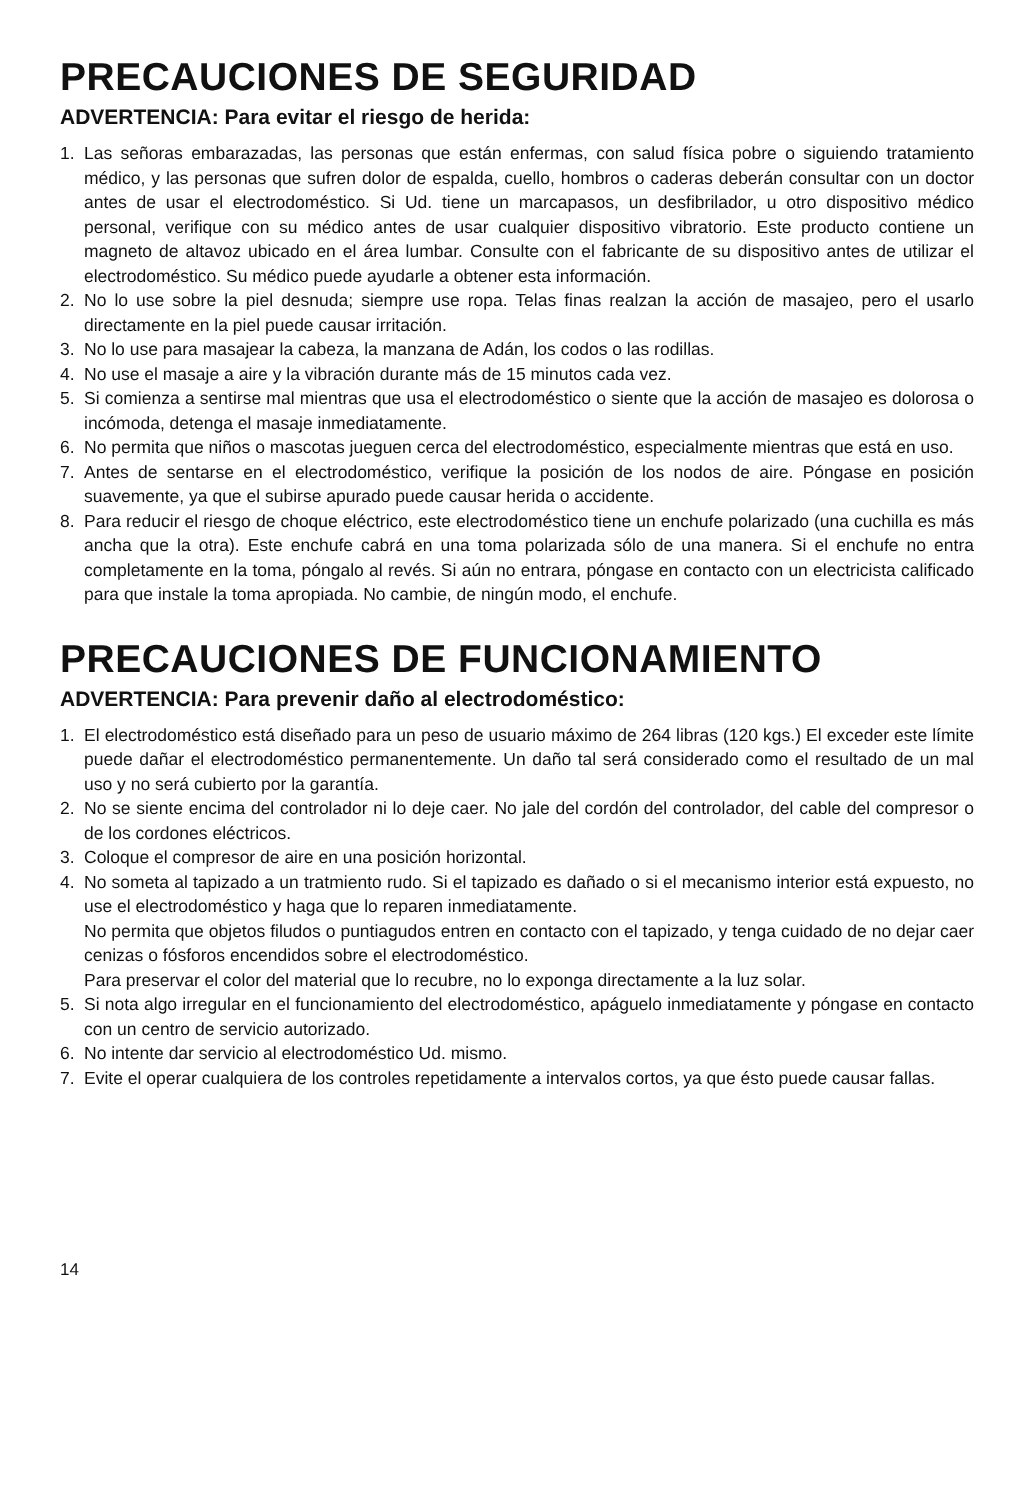PRECAUCIONES DE SEGURIDAD
ADVERTENCIA: Para evitar el riesgo de herida:
1. Las señoras embarazadas, las personas que están enfermas, con salud física pobre o siguiendo tratamiento médico, y las personas que sufren dolor de espalda, cuello, hombros o caderas deberán consultar con un doctor antes de usar el electrodoméstico. Si Ud. tiene un marcapasos, un desfibrilador, u otro dispositivo médico personal, verifique con su médico antes de usar cualquier dispositivo vibratorio. Este producto contiene un magneto de altavoz ubicado en el área lumbar. Consulte con el fabricante de su dispositivo antes de utilizar el electrodoméstico. Su médico puede ayudarle a obtener esta información.
2. No lo use sobre la piel desnuda; siempre use ropa. Telas finas realzan la acción de masajeo, pero el usarlo directamente en la piel puede causar irritación.
3. No lo use para masajear la cabeza, la manzana de Adán, los codos o las rodillas.
4. No use el masaje a aire y la vibración durante más de 15 minutos cada vez.
5. Si comienza a sentirse mal mientras que usa el electrodoméstico o siente que la acción de masajeo es dolorosa o incómoda, detenga el masaje inmediatamente.
6. No permita que niños o mascotas jueguen cerca del electrodoméstico, especialmente mientras que está en uso.
7. Antes de sentarse en el electrodoméstico, verifique la posición de los nodos de aire. Póngase en posición suavemente, ya que el subirse apurado puede causar herida o accidente.
8. Para reducir el riesgo de choque eléctrico, este electrodoméstico tiene un enchufe polarizado (una cuchilla es más ancha que la otra). Este enchufe cabrá en una toma polarizada sólo de una manera. Si el enchufe no entra completamente en la toma, póngalo al revés. Si aún no entrara, póngase en contacto con un electricista calificado para que instale la toma apropiada. No cambie, de ningún modo, el enchufe.
PRECAUCIONES DE FUNCIONAMIENTO
ADVERTENCIA: Para prevenir daño al electrodoméstico:
1. El electrodoméstico está diseñado para un peso de usuario máximo de 264 libras (120 kgs.) El exceder este límite puede dañar el electrodoméstico permanentemente. Un daño tal será considerado como el resultado de un mal uso y no será cubierto por la garantía.
2. No se siente encima del controlador ni lo deje caer. No jale del cordón del controlador, del cable del compresor o de los cordones eléctricos.
3. Coloque el compresor de aire en una posición horizontal.
4. No someta al tapizado a un tratmiento rudo. Si el tapizado es dañado o si el mecanismo interior está expuesto, no use el electrodoméstico y haga que lo reparen inmediatamente.
No permita que objetos filudos o puntiagudos entren en contacto con el tapizado, y tenga cuidado de no dejar caer cenizas o fósforos encendidos sobre el electrodoméstico.
Para preservar el color del material que lo recubre, no lo exponga directamente a la luz solar.
5. Si nota algo irregular en el funcionamiento del electrodoméstico, apáguelo inmediatamente y póngase en contacto con un centro de servicio autorizado.
6. No intente dar servicio al electrodoméstico Ud. mismo.
7. Evite el operar cualquiera de los controles repetidamente a intervalos cortos, ya que ésto puede causar fallas.
14